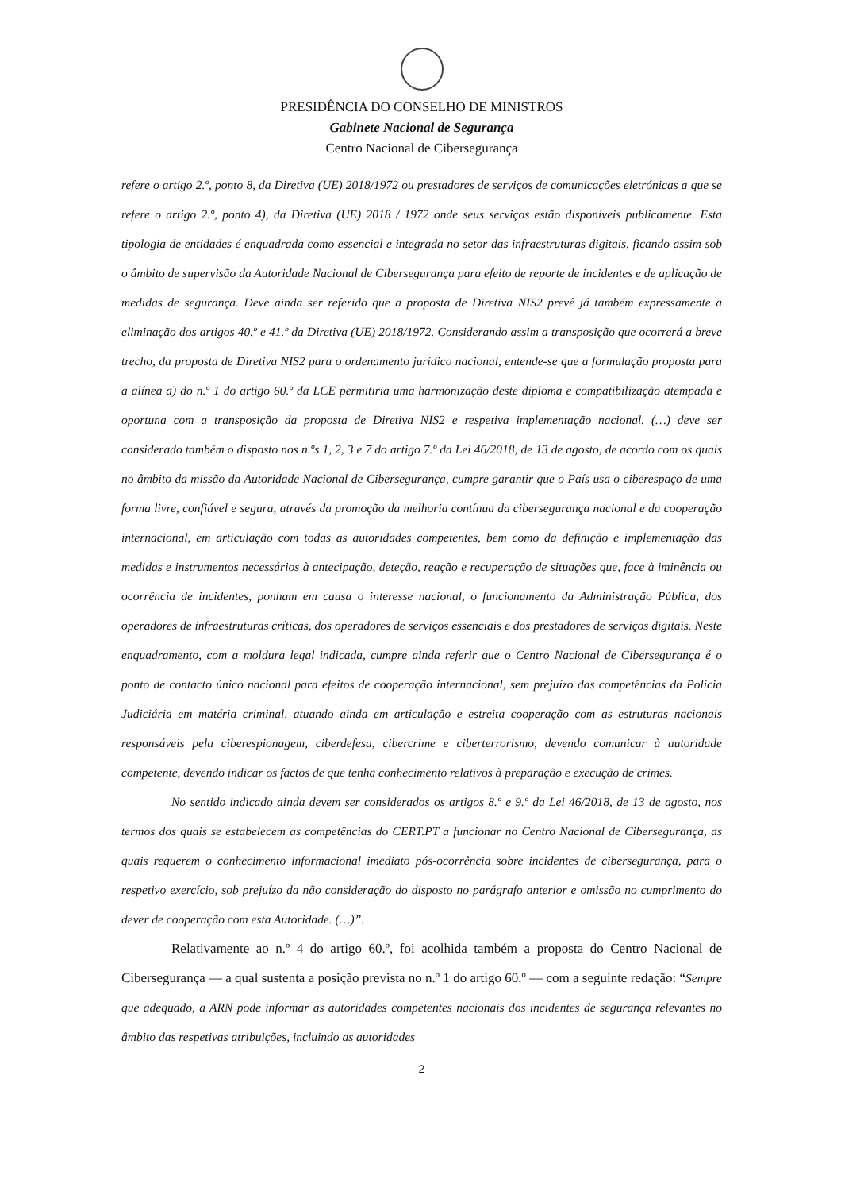PRESIDÊNCIA DO CONSELHO DE MINISTROS
Gabinete Nacional de Segurança
Centro Nacional de Cibersegurança
refere o artigo 2.º, ponto 8, da Diretiva (UE) 2018/1972 ou prestadores de serviços de comunicações eletrónicas a que se refere o artigo 2.º, ponto 4), da Diretiva (UE) 2018 / 1972 onde seus serviços estão disponíveis publicamente. Esta tipologia de entidades é enquadrada como essencial e integrada no setor das infraestruturas digitais, ficando assim sob o âmbito de supervisão da Autoridade Nacional de Cibersegurança para efeito de reporte de incidentes e de aplicação de medidas de segurança. Deve ainda ser referido que a proposta de Diretiva NIS2 prevê já também expressamente a eliminação dos artigos 40.º e 41.º da Diretiva (UE) 2018/1972. Considerando assim a transposição que ocorrerá a breve trecho, da proposta de Diretiva NIS2 para o ordenamento jurídico nacional, entende-se que a formulação proposta para a alínea a) do n.º 1 do artigo 60.º da LCE permitiria uma harmonização deste diploma e compatibilização atempada e oportuna com a transposição da proposta de Diretiva NIS2 e respetiva implementação nacional. (…) deve ser considerado também o disposto nos n.ºs 1, 2, 3 e 7 do artigo 7.º da Lei 46/2018, de 13 de agosto, de acordo com os quais no âmbito da missão da Autoridade Nacional de Cibersegurança, cumpre garantir que o País usa o ciberespaço de uma forma livre, confiável e segura, através da promoção da melhoria contínua da cibersegurança nacional e da cooperação internacional, em articulação com todas as autoridades competentes, bem como da definição e implementação das medidas e instrumentos necessários à antecipação, deteção, reação e recuperação de situações que, face à iminência ou ocorrência de incidentes, ponham em causa o interesse nacional, o funcionamento da Administração Pública, dos operadores de infraestruturas críticas, dos operadores de serviços essenciais e dos prestadores de serviços digitais. Neste enquadramento, com a moldura legal indicada, cumpre ainda referir que o Centro Nacional de Cibersegurança é o ponto de contacto único nacional para efeitos de cooperação internacional, sem prejuízo das competências da Polícia Judiciária em matéria criminal, atuando ainda em articulação e estreita cooperação com as estruturas nacionais responsáveis pela ciberespionagem, ciberdefesa, cibercrime e ciberterrorismo, devendo comunicar à autoridade competente, devendo indicar os factos de que tenha conhecimento relativos à preparação e execução de crimes.
No sentido indicado ainda devem ser considerados os artigos 8.º e 9.º da Lei 46/2018, de 13 de agosto, nos termos dos quais se estabelecem as competências do CERT.PT a funcionar no Centro Nacional de Cibersegurança, as quais requerem o conhecimento informacional imediato pós-ocorrência sobre incidentes de cibersegurança, para o respetivo exercício, sob prejuízo da não consideração do disposto no parágrafo anterior e omissão no cumprimento do dever de cooperação com esta Autoridade. (…)”.
Relativamente ao n.º 4 do artigo 60.º, foi acolhida também a proposta do Centro Nacional de Cibersegurança — a qual sustenta a posição prevista no n.º 1 do artigo 60.º — com a seguinte redação: “Sempre que adequado, a ARN pode informar as autoridades competentes nacionais dos incidentes de segurança relevantes no âmbito das respetivas atribuições, incluindo as autoridades
2